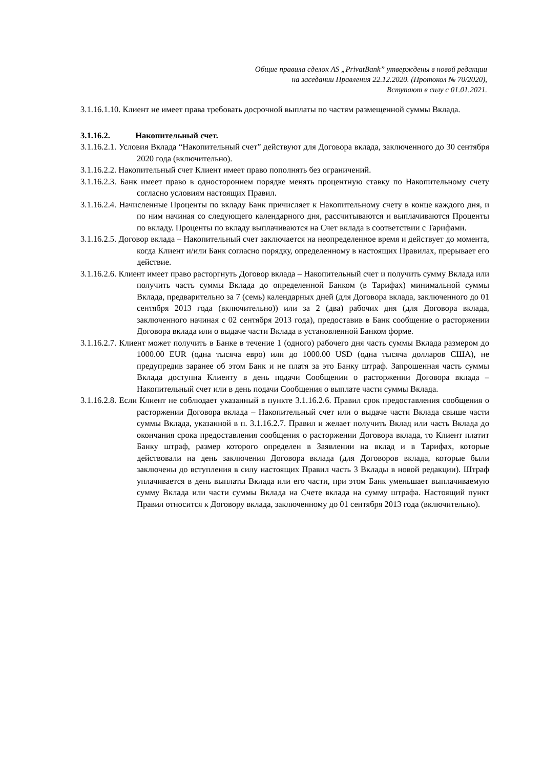Общие правила сделок AS „PrivatBank” утверждены в новой редакции
на заседании Правления 22.12.2020. (Протокол № 70/2020),
Вступают в силу с 01.01.2021.
3.1.16.1.10. Клиент не имеет права требовать досрочной выплаты по частям размещенной суммы Вклада.
3.1.16.2. Накопительный счет.
3.1.16.2.1. Условия Вклада “Накопительный счет” действуют для Договора вклада, заключенного до 30 сентября 2020 года (включительно).
3.1.16.2.2. Накопительный счет Клиент имеет право пополнять без ограничений.
3.1.16.2.3. Банк имеет право в одностороннем порядке менять процентную ставку по Накопительному счету согласно условиям настоящих Правил.
3.1.16.2.4. Начисленные Проценты по вкладу Банк причисляет к Накопительному счету в конце каждого дня, и по ним начиная со следующего календарного дня, рассчитываются и выплачиваются Проценты по вкладу. Проценты по вкладу выплачиваются на Счет вклада в соответствии с Тарифами.
3.1.16.2.5. Договор вклада – Накопительный счет заключается на неопределенное время и действует до момента, когда Клиент и/или Банк согласно порядку, определенному в настоящих Правилах, прерывает его действие.
3.1.16.2.6. Клиент имеет право расторгнуть Договор вклада – Накопительный счет и получить сумму Вклада или получить часть суммы Вклада до определенной Банком (в Тарифах) минимальной суммы Вклада, предварительно за 7 (семь) календарных дней (для Договора вклада, заключенного до 01 сентября 2013 года (включительно)) или за 2 (два) рабочих дня (для Договора вклада, заключенного начиная с 02 сентября 2013 года), предоставив в Банк сообщение о расторжении Договора вклада или о выдаче части Вклада в установленной Банком форме.
3.1.16.2.7. Клиент может получить в Банке в течение 1 (одного) рабочего дня часть суммы Вклада размером до 1000.00 EUR (одна тысяча евро) или до 1000.00 USD (одна тысяча долларов США), не предупредив заранее об этом Банк и не платя за это Банку штраф. Запрошенная часть суммы Вклада доступна Клиенту в день подачи Сообщении о расторжении Договора вклада – Накопительный счет или в день подачи Сообщения о выплате части суммы Вклада.
3.1.16.2.8. Если Клиент не соблюдает указанный в пункте 3.1.16.2.6. Правил срок предоставления сообщения о расторжении Договора вклада – Накопительный счет или о выдаче части Вклада свыше части суммы Вклада, указанной в п. 3.1.16.2.7. Правил и желает получить Вклад или часть Вклада до окончания срока предоставления сообщения о расторжении Договора вклада, то Клиент платит Банку штраф, размер которого определен в Заявлении на вклад и в Тарифах, которые действовали на день заключения Договора вклада (для Договоров вклада, которые были заключены до вступления в силу настоящих Правил часть 3 Вклады в новой редакции). Штраф уплачивается в день выплаты Вклада или его части, при этом Банк уменьшает выплачиваемую сумму Вклада или части суммы Вклада на Счете вклада на сумму штрафа. Настоящий пункт Правил относится к Договору вклада, заключенному до 01 сентября 2013 года (включительно).